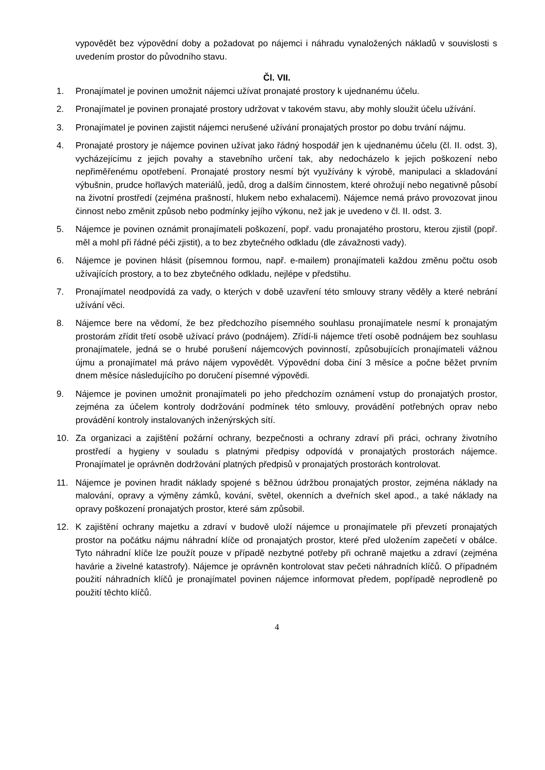vypovědět bez výpovědní doby a požadovat po nájemci i náhradu vynaložených nákladů v souvislosti s uvedením prostor do původního stavu.
Čl. VII.
1. Pronajímatel je povinen umožnit nájemci užívat pronajaté prostory k ujednanému účelu.
2. Pronajímatel je povinen pronajaté prostory udržovat v takovém stavu, aby mohly sloužit účelu užívání.
3. Pronajímatel je povinen zajistit nájemci nerušené užívání pronajatých prostor po dobu trvání nájmu.
4. Pronajaté prostory je nájemce povinen užívat jako řádný hospodář jen k ujednanému účelu (čl. II. odst. 3), vycházejícímu z jejich povahy a stavebního určení tak, aby nedocházelo k jejich poškození nebo nepřiměřenému opotřebení. Pronajaté prostory nesmí být využívány k výrobě, manipulaci a skladování výbušnin, prudce hořlavých materiálů, jedů, drog a dalším činnostem, které ohrožují nebo negativně působí na životní prostředí (zejména prašností, hlukem nebo exhalacemi). Nájemce nemá právo provozovat jinou činnost nebo změnit způsob nebo podmínky jejího výkonu, než jak je uvedeno v čl. II. odst. 3.
5. Nájemce je povinen oznámit pronajímateli poškození, popř. vadu pronajatého prostoru, kterou zjistil (popř. měl a mohl při řádné péči zjistit), a to bez zbytečného odkladu (dle závažnosti vady).
6. Nájemce je povinen hlásit (písemnou formou, např. e-mailem) pronajímateli každou změnu počtu osob užívajících prostory, a to bez zbytečného odkladu, nejlépe v předstihu.
7. Pronajímatel neodpovídá za vady, o kterých v době uzavření této smlouvy strany věděly a které nebrání užívání věci.
8. Nájemce bere na vědomí, že bez předchozího písemného souhlasu pronajímatele nesmí k pronajatým prostorám zřídit třetí osobě užívací právo (podnájem). Zřídí-li nájemce třetí osobě podnájem bez souhlasu pronajímatele, jedná se o hrubé porušení nájemcových povinností, způsobujících pronajímateli vážnou újmu a pronajímatel má právo nájem vypovědět. Výpovědní doba činí 3 měsíce a počne běžet prvním dnem měsíce následujícího po doručení písemné výpovědi.
9. Nájemce je povinen umožnit pronajímateli po jeho předchozím oznámení vstup do pronajatých prostor, zejména za účelem kontroly dodržování podmínek této smlouvy, provádění potřebných oprav nebo provádění kontroly instalovaných inženýrských sítí.
10. Za organizaci a zajištění požární ochrany, bezpečnosti a ochrany zdraví při práci, ochrany životního prostředí a hygieny v souladu s platnými předpisy odpovídá v pronajatých prostorách nájemce. Pronajímatel je oprávněn dodržování platných předpisů v pronajatých prostorách kontrolovat.
11. Nájemce je povinen hradit náklady spojené s běžnou údržbou pronajatých prostor, zejména náklady na malování, opravy a výměny zámků, kování, světel, okenních a dveřních skel apod., a také náklady na opravy poškození pronajatých prostor, které sám způsobil.
12. K zajištění ochrany majetku a zdraví v budově uloží nájemce u pronajímatele při převzetí pronajatých prostor na počátku nájmu náhradní klíče od pronajatých prostor, které před uložením zapečetí v obálce. Tyto náhradní klíče lze použít pouze v případě nezbytné potřeby při ochraně majetku a zdraví (zejména havárie a živelné katastrofy). Nájemce je oprávněn kontrolovat stav pečeti náhradních klíčů. O případném použití náhradních klíčů je pronajímatel povinen nájemce informovat předem, popřípadě neprodleně po použití těchto klíčů.
4